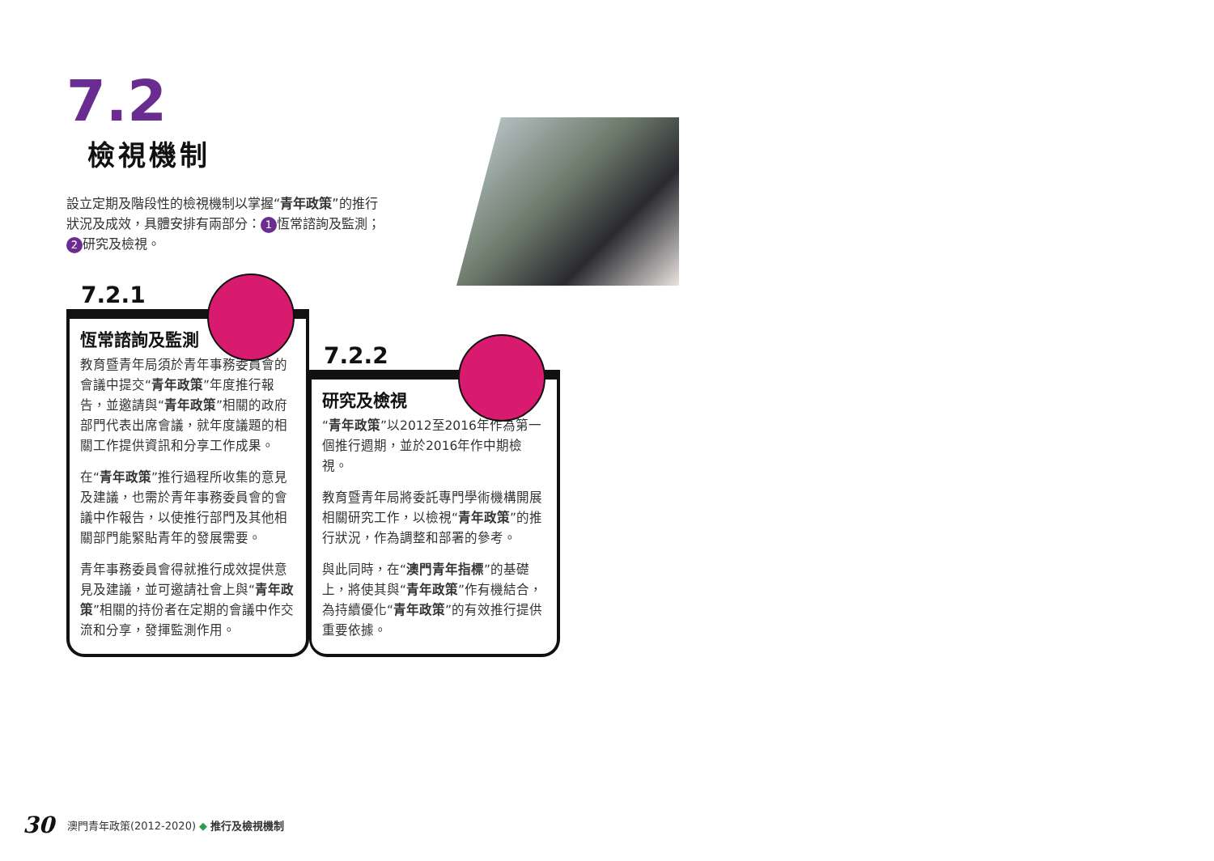7.2
檢視機制
設立定期及階段性的檢視機制以掌握“青年政策”的推行狀況及成效，具體安排有兩部分： 1 恆常諮詢及監測； 2 研究及檢視。
7.2.1
恆常諮詢及監測
教育暨青年局須於青年事務委員會的會議中提交“青年政策”年度推行報告，並邀請與“青年政策”相關的政府部門代表出席會議，就年度議題的相關工作提供資訊和分享工作成果。
在“青年政策”推行過程所收集的意見及建議，也需於青年事務委員會的會議中作報告，以使推行部門及其他相關部門能緊貼青年的發展需要。
青年事務委員會得就推行成效提供意見及建議，並可邀請社會上與“青年政策”相關的持份者在定期的會議中作交流和分享，發揮監測作用。
7.2.2
研究及檢視
“青年政策”以2012至2016年作為第一個推行週期，並於2016年作中期檢視。
教育暨青年局將委託專門學術機構開展相關研究工作，以檢視“青年政策”的推行狀況，作為調整和部署的參考。
與此同時，在“澳門青年指標”的基礎上，將使其與“青年政策”作有機結合，為持續優化“青年政策”的有效推行提供重要依據。
30 澳門青年政策(2012-2020) ◆ 推行及檢視機制